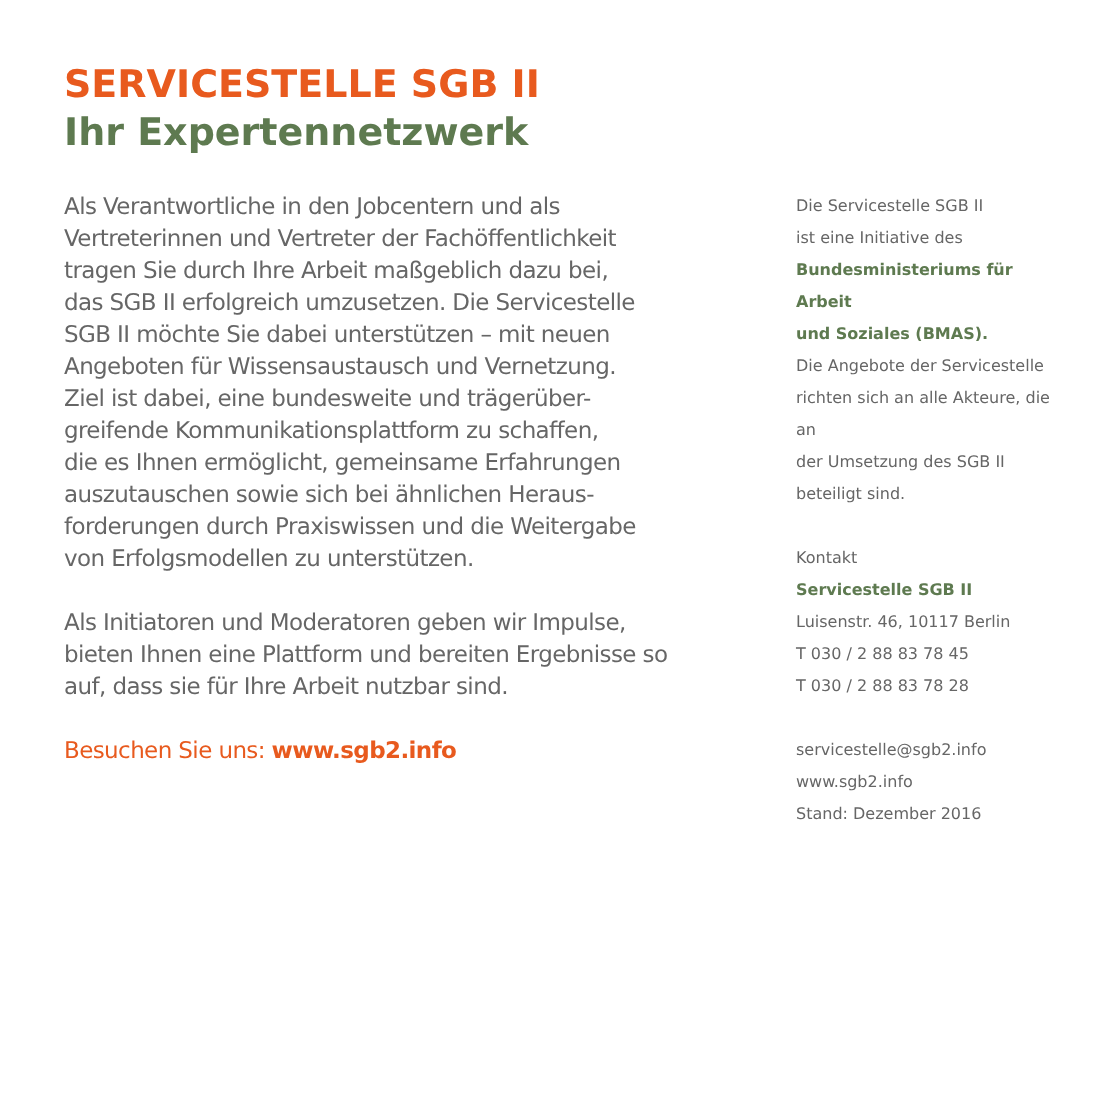SERVICESTELLE SGB II
Ihr Expertennetzwerk
Als Verantwortliche in den Jobcentern und als
Vertreterinnen und Vertreter der Fachöffentlichkeit
tragen Sie durch Ihre Arbeit maßgeblich dazu bei,
das SGB II erfolgreich umzusetzen. Die Servicestelle
SGB II möchte Sie dabei unterstützen – mit neuen
Angeboten für Wissensaustausch und Vernetzung.
Ziel ist dabei, eine bundesweite und trägerüber-
greifende Kommunikationsplattform zu schaffen,
die es Ihnen ermöglicht, gemeinsame Erfahrungen
auszutauschen sowie sich bei ähnlichen Heraus-
forderungen durch Praxiswissen und die Weitergabe
von Erfolgsmodellen zu unterstützen.
Als Initiatoren und Moderatoren geben wir Impulse,
bieten Ihnen eine Plattform und bereiten Ergebnisse so
auf, dass sie für Ihre Arbeit nutzbar sind.
Besuchen Sie uns: www.sgb2.info
Die Servicestelle SGB II
ist eine Initiative des
Bundesministeriums für Arbeit
und Soziales (BMAS).
Die Angebote der Servicestelle
richten sich an alle Akteure, die an
der Umsetzung des SGB II
beteiligt sind.
Kontakt
Servicestelle SGB II
Luisenstr. 46, 10117 Berlin
T 030 / 2 88 83 78 45
T 030 / 2 88 83 78 28
servicestelle@sgb2.info
www.sgb2.info
Stand: Dezember 2016